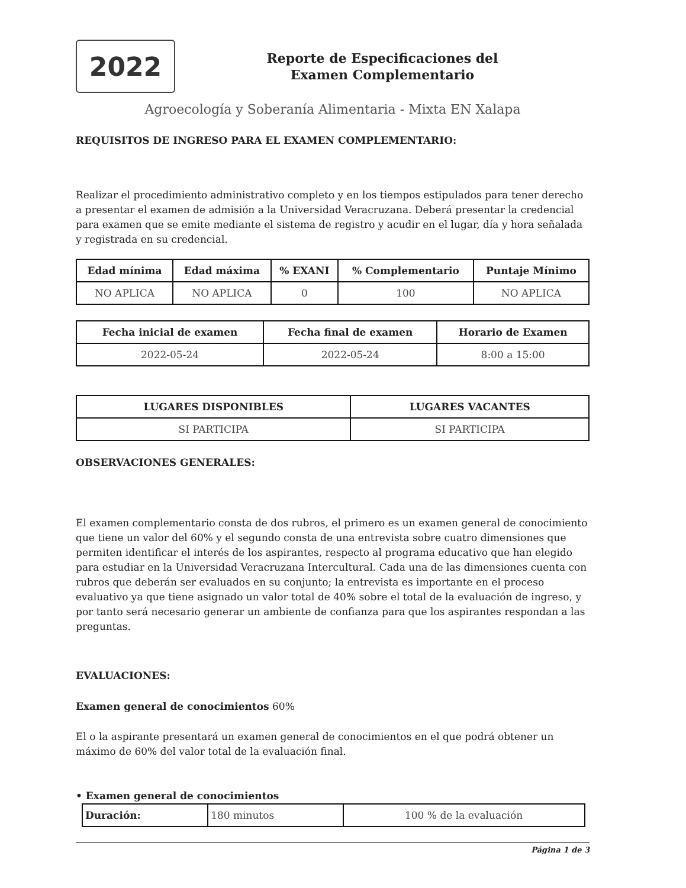2022
Reporte de Especificaciones del
Examen Complementario
Agroecología y Soberanía Alimentaria - Mixta EN Xalapa
REQUISITOS DE INGRESO PARA EL EXAMEN COMPLEMENTARIO:
Realizar el procedimiento administrativo completo y en los tiempos estipulados para tener derecho a presentar el examen de admisión a la Universidad Veracruzana. Deberá presentar la credencial para examen que se emite mediante el sistema de registro y acudir en el lugar, día y hora señalada y registrada en su credencial.
| Edad mínima | Edad máxima | % EXANI | % Complementario | Puntaje Mínimo |
| --- | --- | --- | --- | --- |
| NO APLICA | NO APLICA | 0 | 100 | NO APLICA |
| Fecha inicial de examen | Fecha final de examen | Horario de Examen |
| --- | --- | --- |
| 2022-05-24 | 2022-05-24 | 8:00 a 15:00 |
| LUGARES DISPONIBLES | LUGARES VACANTES |
| --- | --- |
| SI PARTICIPA | SI PARTICIPA |
OBSERVACIONES GENERALES:
El examen complementario consta de dos rubros, el primero es un examen general de conocimiento que tiene un valor del 60% y el segundo consta de una entrevista sobre cuatro dimensiones que permiten identificar el interés de los aspirantes, respecto al programa educativo que han elegido para estudiar en la Universidad Veracruzana Intercultural. Cada una de las dimensiones cuenta con rubros que deberán ser evaluados en su conjunto; la entrevista es importante en el proceso evaluativo ya que tiene asignado un valor total de 40% sobre el total de la evaluación de ingreso, y por tanto será necesario generar un ambiente de confianza para que los aspirantes respondan a las preguntas.
EVALUACIONES:
Examen general de conocimientos 60%
El o la aspirante presentará un examen general de conocimientos en el que podrá obtener un máximo de 60% del valor total de la evaluación final.
• Examen general de conocimientos
| Duración: | 180 minutos | 100 % de la evaluación |
Página 1 de 3